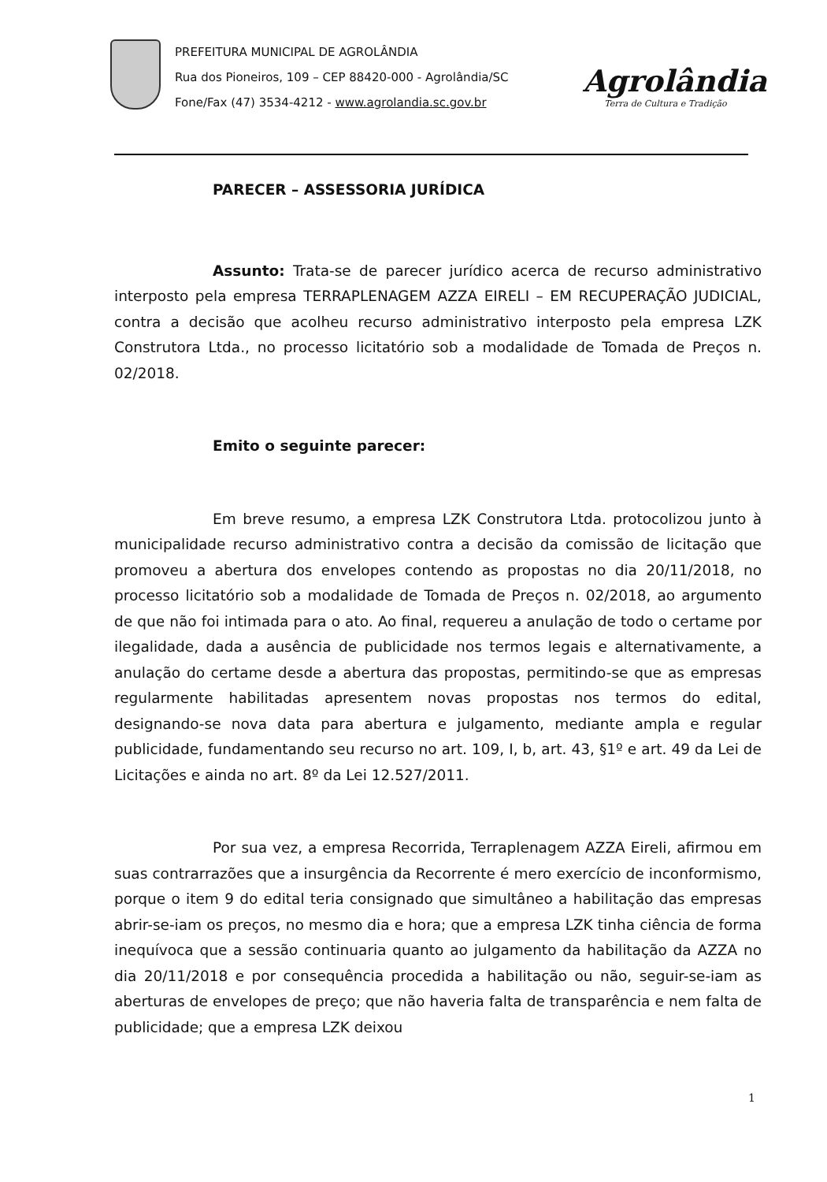PREFEITURA MUNICIPAL DE AGROLÂNDIA
Rua dos Pioneiros, 109 – CEP 88420-000 - Agrolândia/SC
Fone/Fax (47) 3534-4212 - www.agrolandia.sc.gov.br
Agrolândia
Terra de Cultura e Tradição
PARECER – ASSESSORIA JURÍDICA
Assunto: Trata-se de parecer jurídico acerca de recurso administrativo interposto pela empresa TERRAPLENAGEM AZZA EIRELI – EM RECUPERAÇÃO JUDICIAL, contra a decisão que acolheu recurso administrativo interposto pela empresa LZK Construtora Ltda., no processo licitatório sob a modalidade de Tomada de Preços n. 02/2018.
Emito o seguinte parecer:
Em breve resumo, a empresa LZK Construtora Ltda. protocolizou junto à municipalidade recurso administrativo contra a decisão da comissão de licitação que promoveu a abertura dos envelopes contendo as propostas no dia 20/11/2018, no processo licitatório sob a modalidade de Tomada de Preços n. 02/2018, ao argumento de que não foi intimada para o ato. Ao final, requereu a anulação de todo o certame por ilegalidade, dada a ausência de publicidade nos termos legais e alternativamente, a anulação do certame desde a abertura das propostas, permitindo-se que as empresas regularmente habilitadas apresentem novas propostas nos termos do edital, designando-se nova data para abertura e julgamento, mediante ampla e regular publicidade, fundamentando seu recurso no art. 109, I, b, art. 43, §1º e art. 49 da Lei de Licitações e ainda no art. 8º da Lei 12.527/2011.
Por sua vez, a empresa Recorrida, Terraplenagem AZZA Eireli, afirmou em suas contrarrazões que a insurgência da Recorrente é mero exercício de inconformismo, porque o item 9 do edital teria consignado que simultâneo a habilitação das empresas abrir-se-iam os preços, no mesmo dia e hora; que a empresa LZK tinha ciência de forma inequívoca que a sessão continuaria quanto ao julgamento da habilitação da AZZA no dia 20/11/2018 e por consequência procedida a habilitação ou não, seguir-se-iam as aberturas de envelopes de preço; que não haveria falta de transparência e nem falta de publicidade; que a empresa LZK deixou
1